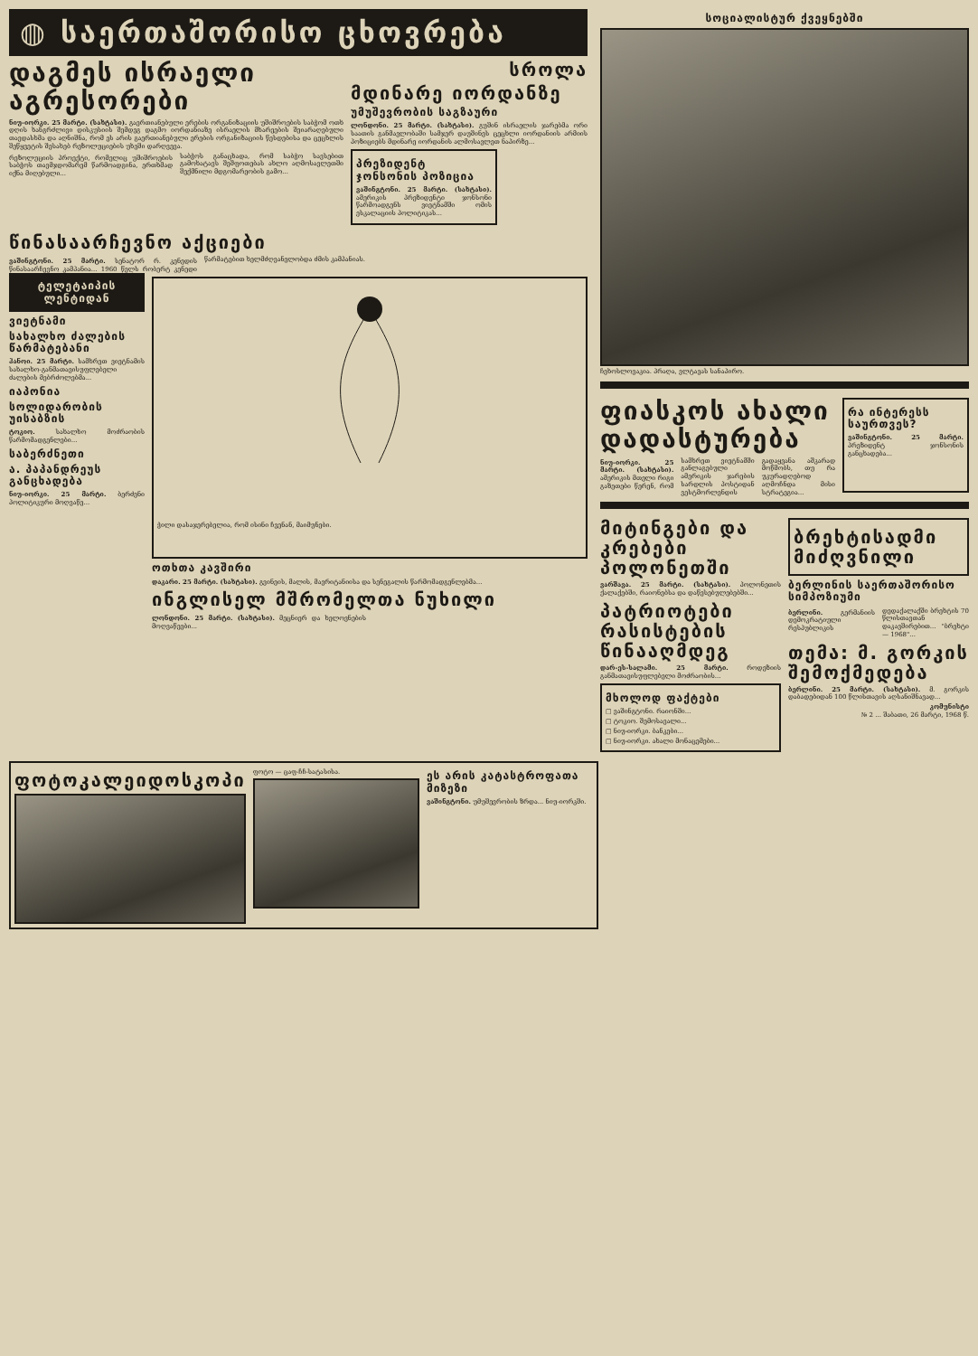◍ საერთაშორისო ცხოვრება
დაგმეს ისრაელი აგრესორები
ნიუ-იორკი. 25 მარტი. (სახტასი). გაერთიანებული ერების ორგანიზაციის უშიშროების საბჭომ ოთხ დღის ხანგრძლივი დისკუსიის შემდეგ დაგმო იორდანიაზე ისრაელის მხარეების შეიარაღებული თავდასხმა და აღნიშნა, რომ ეს არის გაერთიანებული ერების ორგანიზაციის წესდებისა და ცეცხლის შეწყვეტის შესახებ რეზოლუციების უხეში დარღვევა.
რეზოლუციის პროექტი, რომელიც უშიშროების საბჭოს თავმჯდომარემ წარმოადგინა, ერთხმად იქნა მიღებული...
საბჭოს განაცხადა, რომ საბჭო სავსებით გამოხატავს შეშფოთებას ახლო აღმოსავლეთში შექმნილი მდგომარეობის გამო...
სროლა
მდინარე იორდანზე
უმუშევრობის საგზაური
ლონდონი. 25 მარტი. (სახტასი). გუშინ ისრაელის ჯარებმა ორი საათის განმავლობაში სამჯერ დაუშინეს ცეცხლი იორდანიის არმიის პოზიციებს მდინარე იორდანის ალმოსავლეთ ნაპირზე...
პრეზიდენტ ჯონსონის პოზიცია
ვაშინგტონი. 25 მარტი. (სახტასი). ამერიკის პრეზიდენტი ჯონსონი წარმოადგენს ვიეტნამში ომის ესკალაციის პოლიტიკას...
წინასაარჩევნო აქციები
ვაშინგტონი. 25 მარტი. სენატორ რ. კენედის წინასაარჩევნო კამპანია... 1960 წელს რობერტ კენედი წარმატებით ხელმძღვანელობდა ძმის კამპანიას.
ტელეტაიპის ლენტიდან
ვიეტნამი
სახალხო ძალების წარმატებანი
ჰანოი. 25 მარტი. სამხრეთ ვიეტნამის სახალხო-განმათავისუფლებელი ძალების მებრძოლებმა...
იაპონია
სოლიდარობის უისაბზის
ტოკიო. სახალხო მოძრაობის წარმომადგენლები...
საბერძნეთი
ა. პაპანდრეუს განცხადება
ნიუ-იორკი. 25 მარტი. ბერძენი პოლიტიკური მოღვაწე...
ჭილი დასაჯერებელია, რომ ისინი ჩვენან, მაიმუნები.
ოთხთა კავშირი
დაკარი. 25 მარტი. (სახტასი). გვინეის, მალის, მავრიტანიისა და სენეგალის წარმომადგენლებმა...
ინგლისელ მშრომელთა ნუხილი
ლონდონი. 25 მარტი. (სახტასი). მეცნიერ და ხელოვნების მოღვაწეები...
სოციალისტურ ქვეყნებში
ჩეხოსლოვაკია. პრაღა, ვლტავას სანაპირო.
ფიასკოს ახალი დადასტურება
ნიუ-იორკი. 25 მარტი. (სახტასი). ამერიკის მთელი რიგი გაზეთები წერენ, რომ სამხრეთ ვიეტნამში განლაგებული ამერიკის ჯარების სარდლის პოსტიდან ვესტმორლენდის გადაყვანა აშკარად მოწმობს, თუ რა უკურადღებოდ აღმოჩნდა მისი სტრატეგია...
რა ინტერესს საურთვეს?
ვაშინგტონი. 25 მარტი. პრეზიდენტ ჯონსონის განცხადება...
მიტინგები და კრებები პოლონეთში
ვარშავა. 25 მარტი. (სახტასი). პოლონეთის ქალაქებში, რაიონებსა და დაწესებულებებში...
პატრიოტები რასისტების წინააღმდეგ
დარ-ეს-სალამი. 25 მარტი. როდეზიის განმათავისუფლებელი მოძრაობის...
მხოლოდ ფაქტები
□ ვაშინგტონი. რაიონში...
□ ტოკიო. შემოსავალი...
□ ნიუ-იორკი. ბანკები...
□ ნიუ-იორკი. ახალი მონაცემები...
ბრეხტისადმი მიძღვნილი
ბერლინის საერთაშორისო სიმპოზიუმი
ბერლინი. გერმანიის დემოკრატიული რესპუბლიკის დედაქალაქში ბრეხტის 70 წლისთავთან დაკავშირებით... "ბრეხტი — 1968"...
თემა: მ. გორკის შემოქმედება
ბერლინი. 25 მარტი. (სახტასი). მ. გორკის დაბადებიდან 100 წლისთავის აღსანიშნავად...
კომუნისტი
№ 2 ... შაბათი, 26 მარტი, 1968 წ.
ფოტოკალეიდოსკოპი
ფოტო — ცაფ-ჩჩ-სატასისა.
ეს არის კატასტროფათა მიზეზი
ვაშინგტონი. უმუშევრობის ზრდა... ნიუ-იორკში.